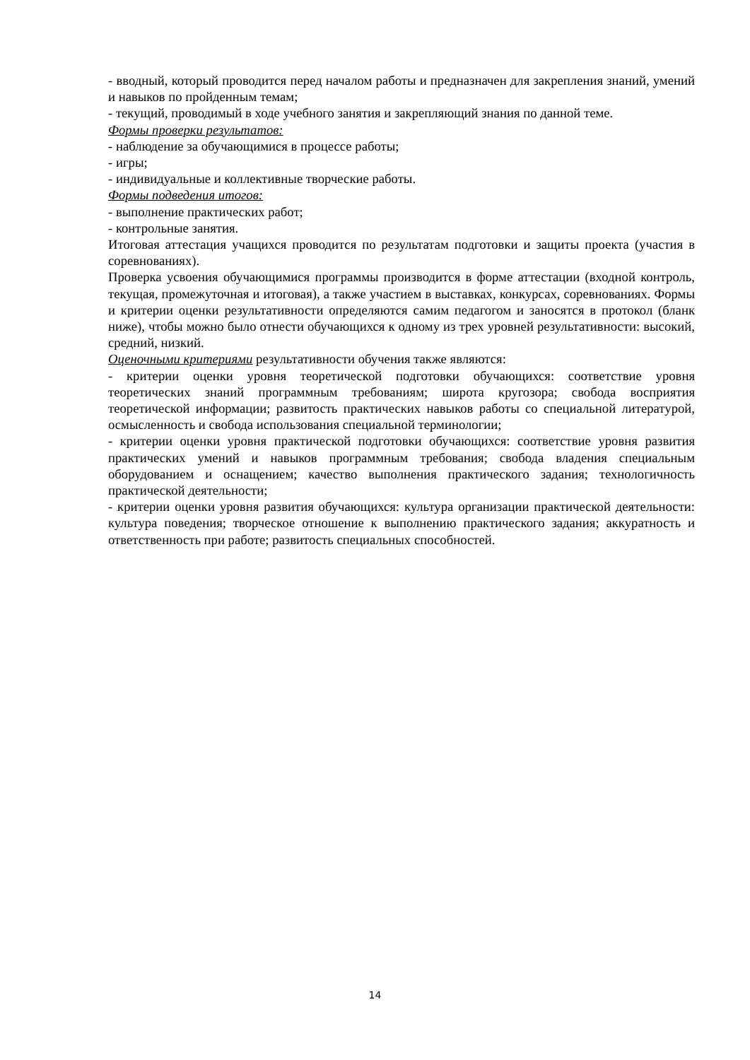- вводный, который проводится перед началом работы и предназначен для закрепления знаний, умений и навыков по пройденным темам;
- текущий, проводимый в ходе учебного занятия и закрепляющий знания по данной теме.
Формы проверки результатов:
- наблюдение за обучающимися в процессе работы;
- игры;
- индивидуальные и коллективные творческие работы.
Формы подведения итогов:
- выполнение практических работ;
- контрольные занятия.
Итоговая аттестация учащихся проводится по результатам подготовки и защиты проекта (участия в соревнованиях).
Проверка усвоения обучающимися программы производится в форме аттестации (входной контроль, текущая, промежуточная и итоговая), а также участием в выставках, конкурсах, соревнованиях. Формы и критерии оценки результативности определяются самим педагогом и заносятся в протокол (бланк ниже), чтобы можно было отнести обучающихся к одному из трех уровней результативности: высокий, средний, низкий.
Оценочными критериями результативности обучения также являются:
- критерии оценки уровня теоретической подготовки обучающихся: соответствие уровня теоретических знаний программным требованиям; широта кругозора; свобода восприятия теоретической информации; развитость практических навыков работы со специальной литературой, осмысленность и свобода использования специальной терминологии;
- критерии оценки уровня практической подготовки обучающихся: соответствие уровня развития практических умений и навыков программным требования; свобода владения специальным оборудованием и оснащением; качество выполнения практического задания; технологичность практической деятельности;
- критерии оценки уровня развития обучающихся: культура организации практической деятельности: культура поведения; творческое отношение к выполнению практического задания; аккуратность и ответственность при работе; развитость специальных способностей.
14